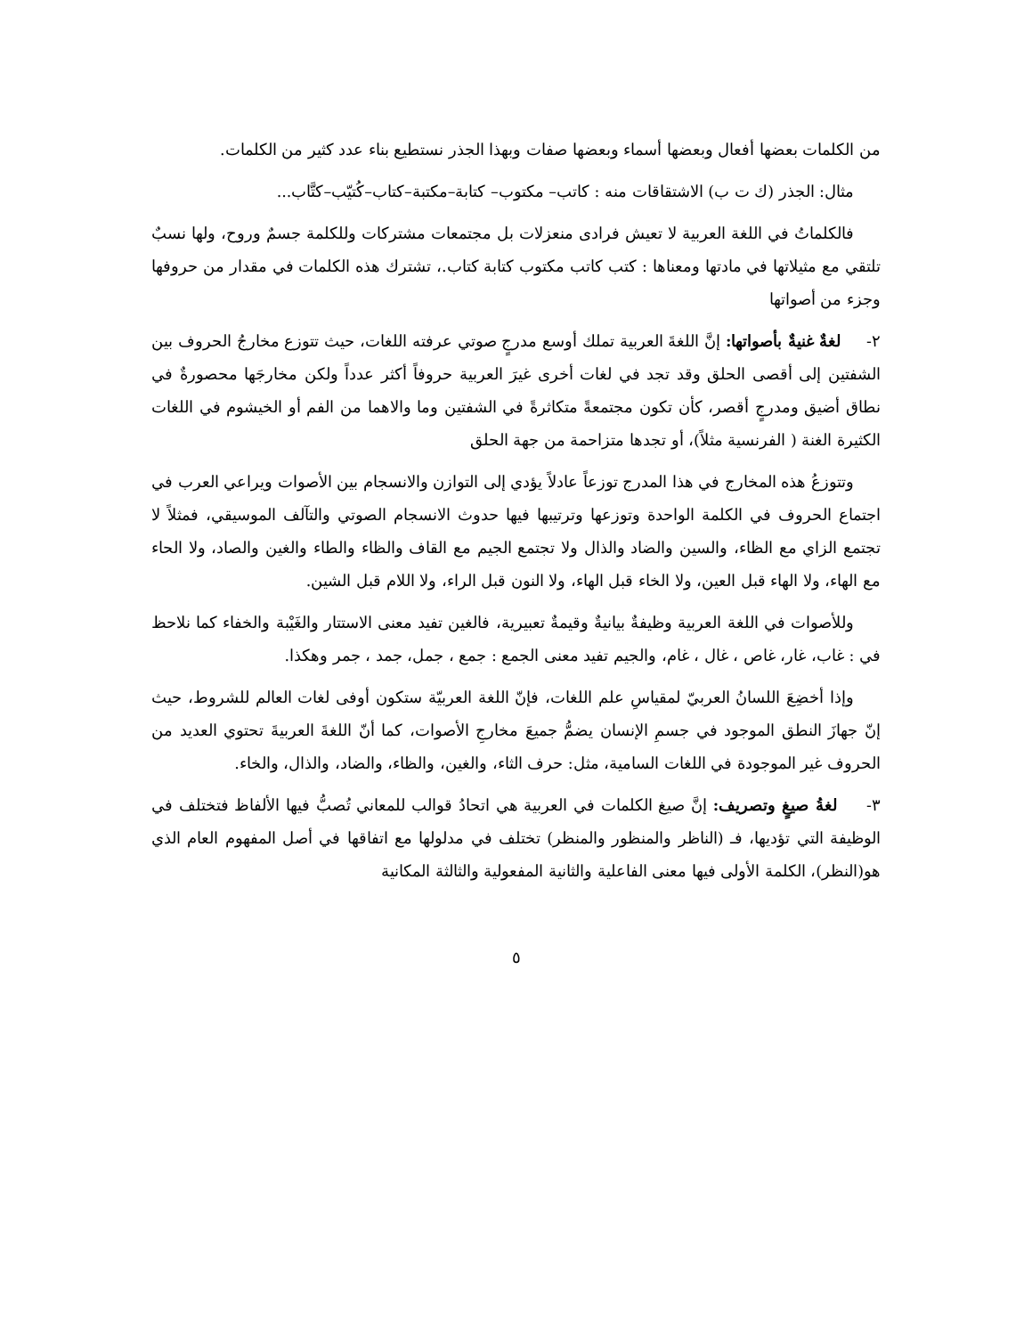من الكلمات بعضها أفعال وبعضها أسماء وبعضها صفات وبهذا الجذر نستطيع بناء عدد كثير من الكلمات.
مثال: الجذر (ك ت ب) الاشتقاقات منه : كاتب– مكتوب– كتابة–مكتبة–كتاب–كُتيّب–كتَّاب...
فالكلماتُ في اللغة العربية لا تعيش فرادى منعزلات بل مجتمعات مشتركات وللكلمة جسمٌ وروح، ولها نسبٌ تلتقي مع مثيلاتها في مادتها ومعناها : كتب كاتب مكتوب كتابة كتاب.، تشترك هذه الكلمات في مقدار من حروفها وجزء من أصواتها
٢- لغةٌ غنيةٌ بأصواتها: إنَّ اللغةَ العربية تملك أوسع مدرجٍ صوتي عرفته اللغات، حيث تتوزع مخارجُ الحروف بين الشفتين إلى أقصى الحلق وقد تجد في لغات أخرى غيرَ العربية حروفاً أكثر عدداً ولكن مخارجَها محصورةٌ في نطاق أضيق ومدرجٍ أقصر، كأن تكون مجتمعةً متكاثرةً في الشفتين وما والاهما من الفم أو الخيشوم في اللغات الكثيرة الغنة ( الفرنسية مثلاً)، أو تجدها متزاحمة من جهة الحلق
وتتوزعُ هذه المخارج في هذا المدرج توزعاً عادلاً يؤدي إلى التوازن والانسجام بين الأصوات ويراعي العرب في اجتماع الحروف في الكلمة الواحدة وتوزعها وترتيبها فيها حدوث الانسجام الصوتي والتآلف الموسيقي، فمثلاً لا تجتمع الزاي مع الظاء، والسين والضاد والذال ولا تجتمع الجيم مع القاف والظاء والطاء والغين والصاد، ولا الحاء مع الهاء، ولا الهاء قبل العين، ولا الخاء قبل الهاء، ولا النون قبل الراء، ولا اللام قبل الشين.
وللأصوات في اللغة العربية وظيفةٌ بيانيةٌ وقيمةٌ تعبيرية، فالغين تفيد معنى الاستتار والغَيْبة والخفاء كما نلاحظ في : غاب، غار، غاص ، غال ، غام، والجيم تفيد معنى الجمع : جمع ، جمل، جمد ، جمر وهكذا.
وإذا أخضِعَ اللسانُ العربيّ لمقياسِ علم اللغات، فإنّ اللغة العربيّة ستكون أوفى لغات العالم للشروط، حيث إنّ جهازَ النطق الموجود في جسمِ الإنسان يضمُّ جميعَ مخارجِ الأصوات، كما أنّ اللغةَ العربيةَ تحتوي العديد من الحروف غير الموجودة في اللغات السامية، مثل: حرف الثاء، والغين، والظاء، والضاد، والذال، والخاء.
٣- لغةُ صيغٍ وتصريف: إنَّ صيغ الكلمات في العربية هي اتحادُ قوالب للمعاني تُصبُّ فيها الألفاظ فتختلف في الوظيفة التي تؤديها، فـ (الناظر والمنظور والمنظر) تختلف في مدلولها مع اتفاقها في أصل المفهوم العام الذي هو(النظر)، الكلمة الأولى فيها معنى الفاعلية والثانية المفعولية والثالثة المكانية
٥